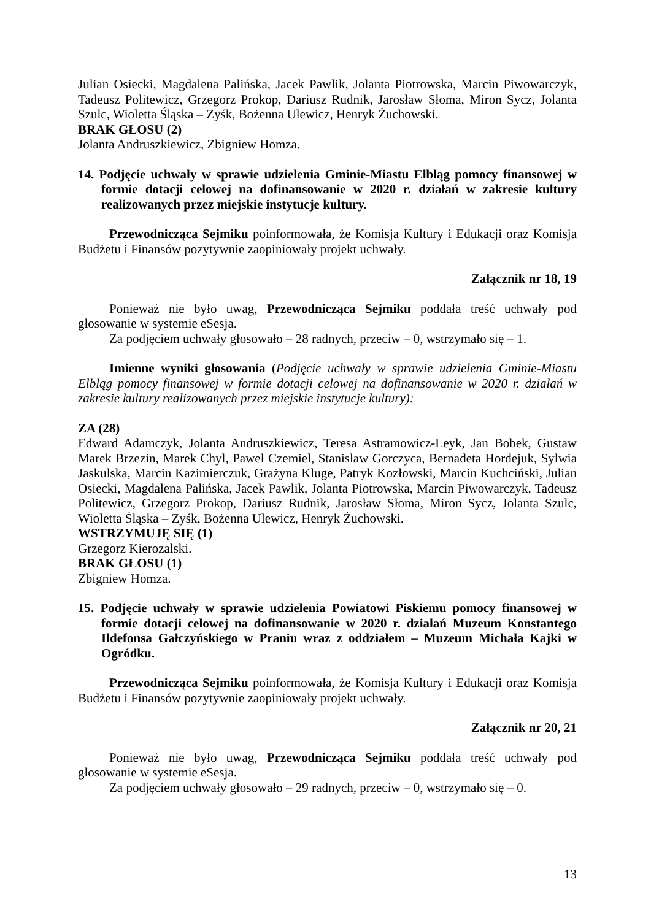Julian Osiecki, Magdalena Palińska, Jacek Pawlik, Jolanta Piotrowska, Marcin Piwowarczyk, Tadeusz Politewicz, Grzegorz Prokop, Dariusz Rudnik, Jarosław Słoma, Miron Sycz, Jolanta Szulc, Wioletta Śląska – Zyśk, Bożenna Ulewicz, Henryk Żuchowski.
BRAK GŁOSU (2)
Jolanta Andruszkiewicz, Zbigniew Homza.
14. Podjęcie uchwały w sprawie udzielenia Gminie-Miastu Elbląg pomocy finansowej w formie dotacji celowej na dofinansowanie w 2020 r. działań w zakresie kultury realizowanych przez miejskie instytucje kultury.
Przewodnicząca Sejmiku poinformowała, że Komisja Kultury i Edukacji oraz Komisja Budżetu i Finansów pozytywnie zaopiniowały projekt uchwały.
Załącznik nr 18, 19
Ponieważ nie było uwag, Przewodnicząca Sejmiku poddała treść uchwały pod głosowanie w systemie eSesja.
Za podjęciem uchwały głosowało – 28 radnych, przeciw – 0, wstrzymało się – 1.
Imienne wyniki głosowania (Podjęcie uchwały w sprawie udzielenia Gminie-Miastu Elbląg pomocy finansowej w formie dotacji celowej na dofinansowanie w 2020 r. działań w zakresie kultury realizowanych przez miejskie instytucje kultury):
ZA (28)
Edward Adamczyk, Jolanta Andruszkiewicz, Teresa Astramowicz-Leyk, Jan Bobek, Gustaw Marek Brzezin, Marek Chyl, Paweł Czemiel, Stanisław Gorczyca, Bernadeta Hordejuk, Sylwia Jaskulska, Marcin Kazimierczuk, Grażyna Kluge, Patryk Kozłowski, Marcin Kuchciński, Julian Osiecki, Magdalena Palińska, Jacek Pawlik, Jolanta Piotrowska, Marcin Piwowarczyk, Tadeusz Politewicz, Grzegorz Prokop, Dariusz Rudnik, Jarosław Słoma, Miron Sycz, Jolanta Szulc, Wioletta Śląska – Zyśk, Bożenna Ulewicz, Henryk Żuchowski.
WSTRZYMUJĘ SIĘ (1)
Grzegorz Kierozalski.
BRAK GŁOSU (1)
Zbigniew Homza.
15. Podjęcie uchwały w sprawie udzielenia Powiatowi Piskiemu pomocy finansowej w formie dotacji celowej na dofinansowanie w 2020 r. działań Muzeum Konstantego Ildefonsa Gałczyńskiego w Praniu wraz z oddziałem – Muzeum Michała Kajki w Ogródku.
Przewodnicząca Sejmiku poinformowała, że Komisja Kultury i Edukacji oraz Komisja Budżetu i Finansów pozytywnie zaopiniowały projekt uchwały.
Załącznik nr 20, 21
Ponieważ nie było uwag, Przewodnicząca Sejmiku poddała treść uchwały pod głosowanie w systemie eSesja.
Za podjęciem uchwały głosowało – 29 radnych, przeciw – 0, wstrzymało się – 0.
13